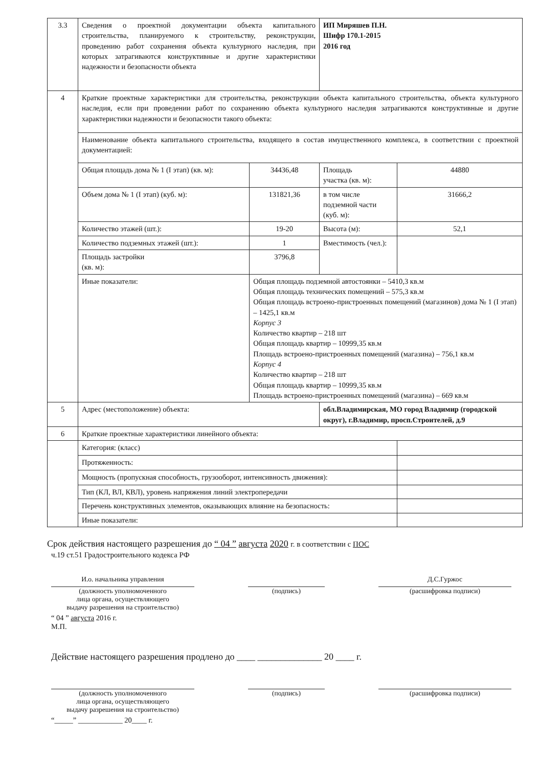| 3.3 | Сведения о проектной документации объекта капитального строительства, планируемого к строительству, реконструкции, проведению работ сохранения объекта культурного наследия, при которых затрагиваются конструктивные и другие характеристики надежности и безопасности объекта | | ИП Миряшев П.Н. Шифр 170.1-2015 2016 год | |
| 4 | Краткие проектные характеристики для строительства, реконструкции объекта капитального строительства, объекта культурного наследия, если при проведении работ по сохранению объекта культурного наследия затрагиваются конструктивные и другие характеристики надежности и безопасности такого объекта: | | | |
| | Наименование объекта капитального строительства, входящего в состав имущественного комплекса, в соответствии с проектной документацией: | | | |
| | Общая площадь дома № 1 (I этап) (кв. м): | 34436,48 | Площадь участка (кв. м): | 44880 |
| | Объем дома № 1 (I этап) (куб. м): | 131821,36 | в том числе подземной части (куб. м): | 31666,2 |
| | Количество этажей (шт.): | 19-20 | Высота (м): | 52,1 |
| | Количество подземных этажей (шт.): | 1 | Вместимость (чел.): | |
| | Площадь застройки (кв. м): | 3796,8 | | |
| | Иные показатели: | Общая площадь подземной автостоянки – 5410,3 кв.м Общая площадь технических помещений – 575,3 кв.м Общая площадь встроено-пристроенных помещений (магазинов) дома № 1 (I этап) – 1425,1 кв.м Корпус 3 Количество квартир – 218 шт Общая площадь квартир – 10999,35 кв.м Площадь встроено-пристроенных помещений (магазина) – 756,1 кв.м Корпус 4 Количество квартир – 218 шт Общая площадь квартир – 10999,35 кв.м Площадь встроено-пристроенных помещений (магазина) – 669 кв.м | | |
| 5 | Адрес (местоположение) объекта: | | обл.Владимирская, МО город Владимир (городской округ), г.Владимир, просп.Строителей, д.9 | |
| 6 | Краткие проектные характеристики линейного объекта: | | | |
| | Категория: (класс) | | | |
| | Протяженность: | | | |
| | Мощность (пропускная способность, грузооборот, интенсивность движения): | | | |
| | Тип (КЛ, ВЛ, КВЛ), уровень напряжения линий электропередачи | | | |
| | Перечень конструктивных элементов, оказывающих влияние на безопасность: | | | |
| | Иные показатели: | | | |
Срок действия настоящего разрешения до “ 04 ” августа 2020 г. в соответствии с ПОС
ч.19 ст.51 Градостроительного кодекса РФ
И.о. начальника управления
(должность уполномоченного
лица органа, осуществляющего
выдачу разрешения на строительство)
(подпись) Д.С.Гуржос
(расшифровка подписи)
“ 04 ” августа 2016 г.
М.П.
Действие настоящего разрешения продлено до ____ ______________ 20 ____ г.
(должность уполномоченного
лица органа, осуществляющего
выдачу разрешения на строительство)
(подпись) (расшифровка подписи)
“_____” ____________ 20____ г.